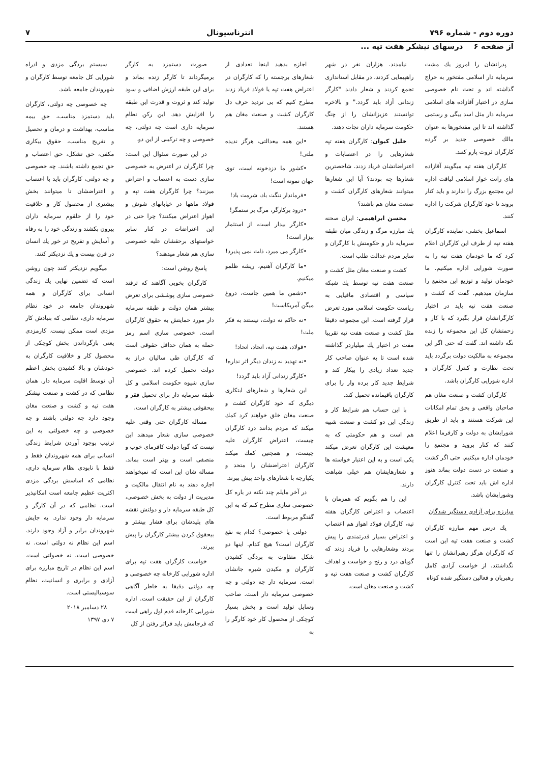دوره دوم - شماره ۷۹۶ انترناسیونال ۷
از صفحه ۶ درسهای نیشکر هفت تپه ...
پدرانشان را امروز یك مشت سرمایه دار اسلامی مفتخور به حراج گذاشته اند و تحت نام خصوصی سازی در اختیار آقازاده های اسلامی سرمایه دار مثل اسد بیگی و رستمی گذاشته اند تا این مفتخورها به عنوان مالك خصوصی جدید بر گرده کارگران ثروت پارو کنند.
کارگران هفته تپه میگویند آقازاده های رانت خوار اسلامی لیاقت اداره این مجتمع بزرگ را ندارند و باید کنار بروند تا خود کارگران شرکت را اداره کنند.
اسماعیل بخشی، نماینده کارگران هفته تپه از طرف این کارگران اعلام کرد که ما خودمان هفت تپه را به صورت شورایی اداره میکنیم. ما خودمان تولید و توزیع این مجتمع را سازمان میدهیم. گفت که کشت و صنعت هفت تپه باید در اختیار کارگرانشان قرار بگیرد که با کار و زحمتشان کل این مجموعه را زنده نگه داشته اند. گفت که حتی اگر این مجموعه به مالکیت دولت برگردد باید تحت نظارت و کنترل کارگران و اداره شورایی کارگران باشد.
کارگران کشت و صنعت مغان هم صاحبان واقعی و بحق تمام امکانات این شرکت هستند و باید از طریق شورایشان به دولت و کارفرما اعلام کنند که کنار بروید و مجتمع را خودمان اداره میکنیم. حتی اگر کشت و صنعت در دست دولت بماند هنوز اداره اش باید تحت کنترل کارگران وشورایشان باشد.
مبارزه برای آزادی دستگیر شدگان
یك درس مهم مبارزه کارگران کشت و صنعت هفت تپه این است که کارگران هرگز رهبرانشان را تنها نگذاشتند. از خواست آزادی کامل رهبریان و فعالین دستگیر شده کوتاه
نیامدند. هزاران نفر در شهر راهپیمایی کردند، در مقابل استانداری تجمع کردند و شعار دادند "کارگر زندانی آزاد باید گردد." و بالاخره توانستند عزیزانشان را از چنگ حکومت سرمایه داران نجات دهند.
خلیل کیوان: کارگران هفته تپه شعارهایی را در اعتصابات و اعتراضاتشان فریاد زدند. شاخصترین شعارها چه بودند؟ آیا این شعارها میتوانند شعارهای کارگران کشت و صنعت مغان هم باشند؟
محسن ابراهیمی: ایران صحنه یك مبارزه مرگ و زندگی میان طبقه سرمایه دار و حکومتش با کارگران و سایر مردم عدالت طلب است.
کشت و صنعت مغان مثل کشت و صنعت هفت تپه توسط یك شبکه سیاسی و اقتصادی مافیایی به ریاست حکومت اسلامی مورد تعرض قرار گرفته است. این مجموعه دقیقا مثل کشت و صنعت هفت تپه تقریبا مفت در اختیار یك میلیاردر گذاشته شده است تا به عنوان صاحب کار جدید تعداد زیادی را بیکار کند و شرایط جدید کار برده وار را برای کارگران باقیمانده تحمیل کند.
با این حساب هم شرایط کار و زندگی این دو کشت و صنعت شبیه هم است و هم حکومتی که به معیشت این کارگران تعرض میکند یکی است و به این اعتبار خواسته ها و شعارهایشان هم خیلی شباهت دارند.
این را هم بگویم که همزمان با اعتصاب و اعتراض کارگران هفته تپه، کارگران فولاد اهواز هم اعتصاب و اعتراض بسیار قدرتمندی را پیش بردند وشعارهایی را فریاد زدند که گویای درد و رنج و خواست و اهداف کارگران کشت و صنعت هفت تپه و کشت و صنعت مغان است.
اجازه بدهید اینجا تعدادی از شعارهای برجسته را که کارگران در اعتراض هفت تپه یا فولاد فریاد زدند مطرح کنیم که بی تردید حرف دل کارگران کشت و صنعت مغان هم هستند.
•این همه بیعدالتی، هرگز ندیده ملتی!
•کشور ما دزدخونه است، توی جهان نمونه است!
•فرماندار ننگت باد، شرمت باد!
•درود برکارگر، مرگ بر ستمگر!
•کارگر بیدار است، از استثمار بیزار است!
•کارگر می میرد، ذلت نمی پذیرد!
•ما کارگران آهنیم، ریشه ظلمو میکنیم.
•دشمن ما همین جاست، دروغ میگن آمریکاست!
•نه حاکم نه دولت، نیستند به فکر ملت!
•فولاد، هفت تپه، اتحاد، اتحاد!
•نه تهدید نه زندان دیگر اثر نداره!
•کارگر زندانی آزاد باید گردد!
این شعارها و شعارهای ابتکاری دیگری که خود کارگران کشت و صنعت مغان خلق خواهند کرد کمك میکند که مردم بدانند درد کارگران چیست، اعتراض کارگران علیه چیست، و همچنین کمك میکند کارگران اعتراضشان را متحد و یکپارچه با شعارهای واحد پیش ببرند.
در آخر مایلم چند نکته در باره کل خصوصی سازی مطرح کنم که به این گفتگو مربوط است.
دولتی یا خصوصی؟ کدام به نفع کارگران است؟ هیچ کدام. اینها دو شکل متفاوت به بردگی کشیدن کارگران و مکیدن شیره جانشان است. سرمایه دار چه دولتی و چه خصوصی سرمایه دار است. صاحب وسایل تولید است و بخش بسیار کوچکی از محصول کار خود کارگر را به
صورت دستمزد به کارگر برمیگرداند تا کارگر زنده بماند و برای این طبقه ارزش اضافی و سود تولید کند و ثروت و قدرت این طبقه را افزایش دهد. این رکن نظام سرمایه داری است چه دولتی، چه خصوصی و چه ترکیبی از این دو.
در این صورت سئوال این است: چرا کارگران در اعترض به خصوصی سازی دست به اعتصاب و اعتراض میزنند؟ چرا کارگران هفت تپه و فولاد ماهها در خیابانهای شوش و اهواز اعتراض میکنند؟ چرا حتی در این اعتراضات در کنار سایر خواستهای برحقشان علیه خصوصی سازی هم شعار میدهند؟
پاسخ روشن است:
کارگران بخوبی آگاهند که ترفند خصوصی سازی پوششی برای تعرض بیشتر همان دولت و طبقه سرمایه دار مورد حمایتش به حقوق کارگران است. خصوصی سازی اسم رمز حمله به همان حداقل حقوقی است که کارگران طی سالیان دراز به دولت تحمیل کرده اند. خصوصی سازی شیوه حکومت اسلامی و کل طبقه سرمایه دار برای تحمیل فقر و بیحقوقی بیشتر به کارگران است.
مساله کارگران حتی وقتی علیه خصوصی سازی شعار میدهند این نیست که گویا دولت کافرمای خوب و منصفی است و بهتر است بماند. مساله شان این است که نمیخواهند اجازه دهند به نام انتقال مالکیت و مدیریت از دولت به بخش خصوصی، کل طبقه سرمایه دار و دولتش نقشه های پلیدشان برای فشار بیشتر و بیحقوق کردن بیشتر کارگران را پیش ببرند.
خواست کارگران هفت تپه برای اداره شورایی کارخانه چه خصوصی و چه دولتی دقیقا به خاطر آگاهی کارگران از این حقیقت است. اداره شورایی کارخانه قدم اول راهی است که فرجامش باید فراتر رفتن از کل
سیستم بردگی مزدی و ادراه شورایی کل جامعه توسط کارگران و شهروندان جامعه باشد.
چه خصوصی چه دولتی، کارگران باید دستمزد مناسب، حق بیمه مناسب، بهداشت و درمان و تحصیل و تفریح مناسب، حقوق بیکاری مکفی، حق تشکل، حق اعتصاب و حق تجمع داشته باشند. چه خصوصی و چه دولتی، کارگران باید با اعتصاب و اعتراضشان تا میتوانند بخش بیشتری از محصول کار و خلاقیت خود را از حلقوم سرمایه داران بیرون بکشند و زندگی خود را به رفاه و آسایش و تفریح در خور یك انسان در قرن بیست و یك نزدیکتر کنند.
میگویم نزدیکتر کنند چون روشن است که تضمین نهایی یك زندگی انسانی برای کارگران و همه شهروندان جامعه در خود نظام سرمایه داری، نظامی که بنیادش کار مزدی است ممکن نیست. کارمزدی یعنی بازگرداندن بخش کوچکی از محصول کار و خلاقیت کارگران به خودشان و بالا کشیدن بخش اعظم آن توسط اقلیت سرمایه دار. همان نظامی که در کشت و صنعت نیشکر هفت تپه و کشت و صنعت مغان وجود دارد چه دولتی باشند و چه خصوصی و چه خصولتی. به این ترتیب بوجود آوردن شرایط زندگی انسانی برای همه شهروندان فقط و فقط با نابودی نظام سرمایه داری، نظامی که اساسش بردگی مزدی اکثریت عظیم جامعه است امکانپذیر است. نظامی که در آن کارگر و سرمایه دار وجود ندارد. به جایش شهروندان برابر و آزاد وجود دارند. اسم این نظام نه دولتی است. نه خصوصی است. نه خصولتی است. اسم این نظام در تاریخ مبارزه برای آزادی و برابری و انسانیت، نظام سوسیالیستی است.
۲۸ دسامبر ۲۰۱۸
۷ دی ۱۳۹۷